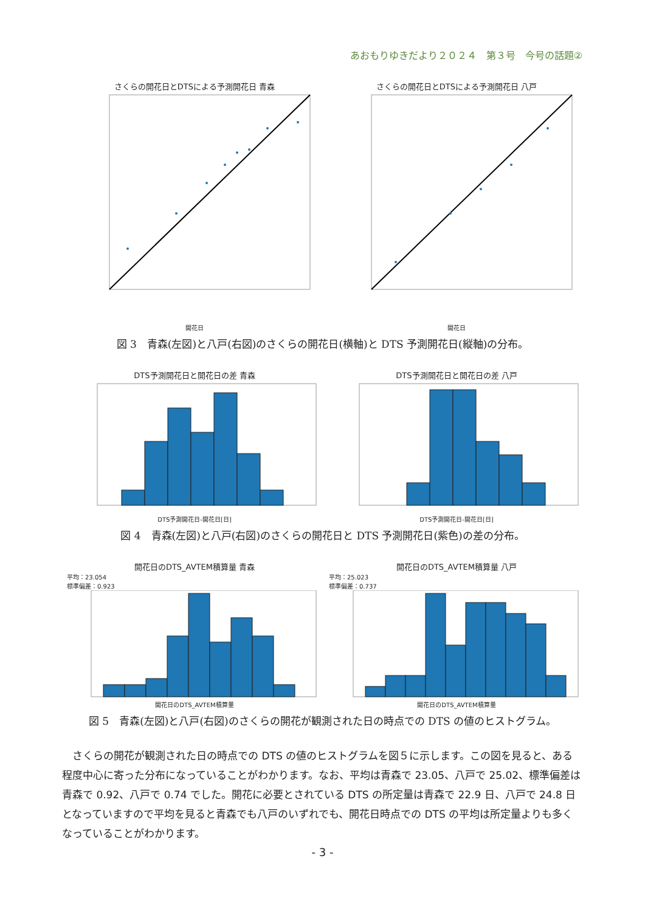あおもりゆきだより２０２４　第３号　今号の話題②
さくらの開花日とDTSによる予測開花日 青森
開花日
さくらの開花日とDTSによる予測開花日 八戸
開花日
図 3　青森(左図)と八戸(右図)のさくらの開花日(横軸)と DTS 予測開花日(縦軸)の分布。
DTS予測開花日と開花日の差 青森
DTS予測開花日-開花日[日]
DTS予測開花日と開花日の差 八戸
DTS予測開花日-開花日[日]
図 4　青森(左図)と八戸(右図)のさくらの開花日と DTS 予測開花日(紫色)の差の分布。
開花日のDTS_AVTEM積算量 青森
平均：23.054
標準偏差：0.923
開花日のDTS_AVTEM積算量
開花日のDTS_AVTEM積算量 八戸
平均：25.023
標準偏差：0.737
開花日のDTS_AVTEM積算量
図 5　青森(左図)と八戸(右図)のさくらの開花が観測された日の時点での DTS の値のヒストグラム。
さくらの開花が観測された日の時点での DTS の値のヒストグラムを図５に示します。この図を見ると、ある程度中心に寄った分布になっていることがわかります。なお、平均は青森で 23.05、八戸で 25.02、標準偏差は青森で 0.92、八戸で 0.74 でした。開花に必要とされている DTS の所定量は青森で 22.9 日、八戸で 24.8 日となっていますので平均を見ると青森でも八戸のいずれでも、開花日時点での DTS の平均は所定量よりも多くなっていることがわかります。
- 3 -